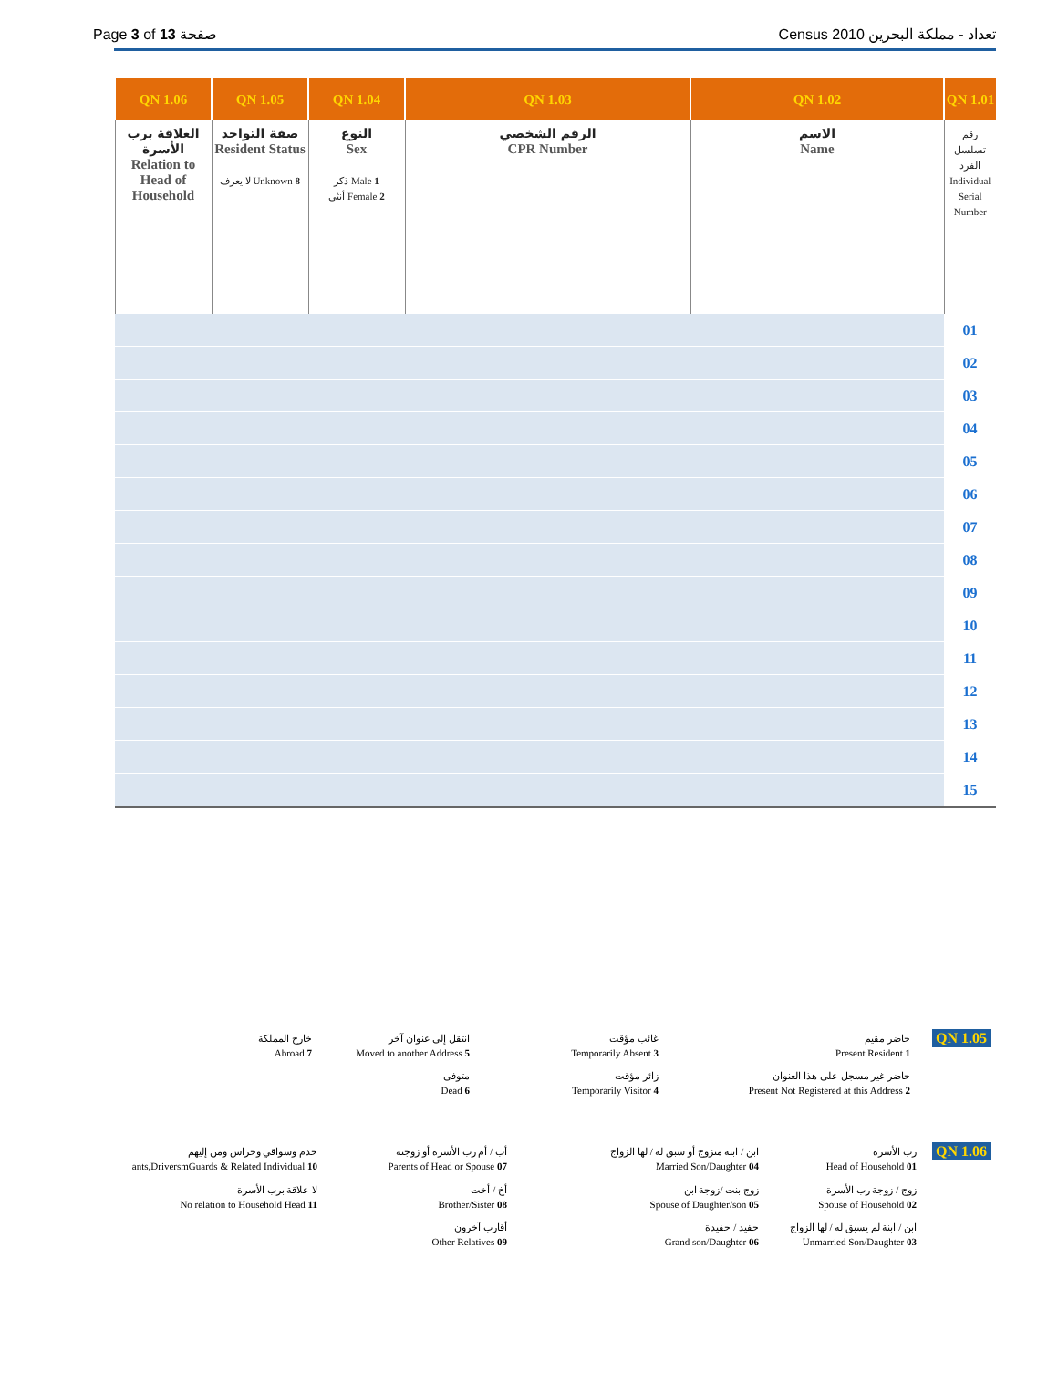Page 3 of 13 صفحة Census 2010 تعداد - مملكة البحرين
| QN 1.06 | QN 1.05 | QN 1.04 | QN 1.03 | QN 1.02 | QN 1.01 |
| --- | --- | --- | --- | --- | --- |
| العلاقة برب الأسرة Relation to Head of Household | صفة التواجد Resident Status لا يعرف Unknown 8 | النوع Sex ذكر Male 1 أنثى Female 2 | الرقم الشخصي CPR Number | الاسم Name | رقم تسلسل الفرد Individual Serial Number |
| | | | | | 01 |
| | | | | | 02 |
| | | | | | 03 |
| | | | | | 04 |
| | | | | | 05 |
| | | | | | 06 |
| | | | | | 07 |
| | | | | | 08 |
| | | | | | 09 |
| | | | | | 10 |
| | | | | | 11 |
| | | | | | 12 |
| | | | | | 13 |
| | | | | | 14 |
| | | | | | 15 |
QN 1.05
حاضر مقيم
Present Resident 1
حاضر غير مسجل على هذا العنوان
Present Not Registered at this Address 2
غائب مؤقت
Temporarily Absent 3
زائر مؤقت
Temporarily Visitor 4
انتقل إلى عنوان آخر
Moved to another Address 5
متوفى
Dead 6
خارج المملكة
Abroad 7
QN 1.06
رب الأسرة
Head of Household 01
زوج / زوجة رب الأسرة
Spouse of Household 02
ابن / ابنة لم يسبق له / لها الزواج
Unmarried Son/Daughter 03
ابن / ابنة متزوج أو سبق له / لها الزواج
Married Son/Daughter 04
زوج بنت /زوجة ابن
Spouse of Daughter/son 05
حفيد / حفيدة
Grand son/Daughter 06
أب / أم رب الأسرة أو زوجته
Parents of Head or Spouse 07
أخ / أخت
Brother/Sister 08
أقارب آخرون
Other Relatives 09
خدم وسواقي وحراس ومن إليهم
ants,DriversmGuards & Related Individual 10
لا علاقة برب الأسرة
No relation to Household Head 11